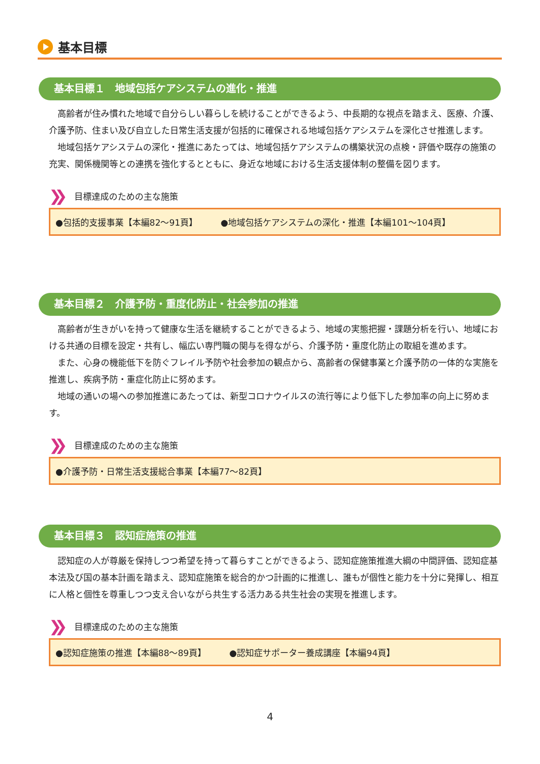基本目標
基本目標１　地域包括ケアシステムの進化・推進
高齢者が住み慣れた地域で自分らしい暮らしを続けることができるよう、中長期的な視点を踏まえ、医療、介護、介護予防、住まい及び自立した日常生活支援が包括的に確保される地域包括ケアシステムを深化させ推進します。
地域包括ケアシステムの深化・推進にあたっては、地域包括ケアシステムの構築状況の点検・評価や既存の施策の充実、関係機関等との連携を強化するとともに、身近な地域における生活支援体制の整備を図ります。
❯❯ 目標達成のための主な施策
●包括的支援事業【本編82～91頁】 ●地域包括ケアシステムの深化・推進【本編101～104頁】
基本目標２　介護予防・重度化防止・社会参加の推進
高齢者が生きがいを持って健康な生活を継続することができるよう、地域の実態把握・課題分析を行い、地域における共通の目標を設定・共有し、幅広い専門職の関与を得ながら、介護予防・重度化防止の取組を進めます。
また、心身の機能低下を防ぐフレイル予防や社会参加の観点から、高齢者の保健事業と介護予防の一体的な実施を推進し、疾病予防・重症化防止に努めます。
地域の通いの場への参加推進にあたっては、新型コロナウイルスの流行等により低下した参加率の向上に努めます。
❯❯ 目標達成のための主な施策
●介護予防・日常生活支援総合事業【本編77～82頁】
基本目標３　認知症施策の推進
認知症の人が尊厳を保持しつつ希望を持って暮らすことができるよう、認知症施策推進大綱の中間評価、認知症基本法及び国の基本計画を踏まえ、認知症施策を総合的かつ計画的に推進し、誰もが個性と能力を十分に発揮し、相互に人格と個性を尊重しつつ支え合いながら共生する活力ある共生社会の実現を推進します。
❯❯ 目標達成のための主な施策
●認知症施策の推進【本編88～89頁】 ●認知症サポーター養成講座【本編94頁】
4